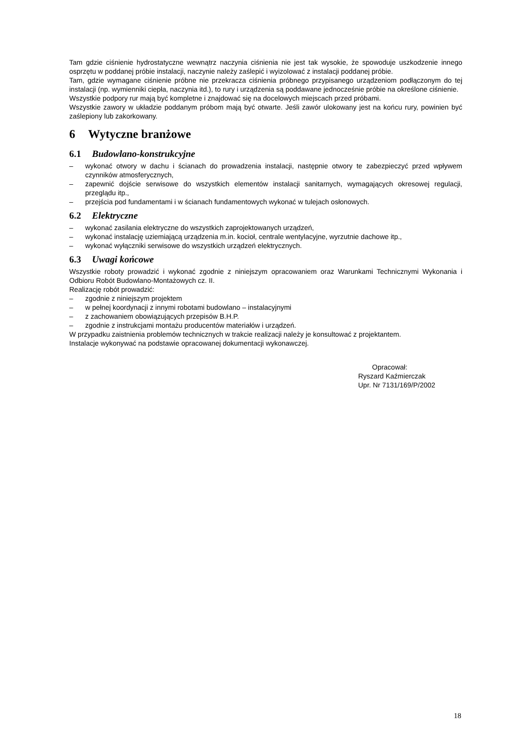Tam gdzie ciśnienie hydrostatyczne wewnątrz naczynia ciśnienia nie jest tak wysokie, że spowoduje uszkodzenie innego osprzętu w poddanej próbie instalacji, naczynie należy zaślepić i wyizolować z instalacji poddanej próbie.
Tam, gdzie wymagane ciśnienie próbne nie przekracza ciśnienia próbnego przypisanego urządzeniom podłączonym do tej instalacji (np. wymienniki ciepła, naczynia itd.), to rury i urządzenia są poddawane jednocześnie próbie na określone ciśnienie.
Wszystkie podpory rur mają być kompletne i znajdować się na docelowych miejscach przed próbami.
Wszystkie zawory w układzie poddanym próbom mają być otwarte. Jeśli zawór ulokowany jest na końcu rury, powinien być zaślepiony lub zakorkowany.
6 Wytyczne branżowe
6.1 Budowlano-konstrukcyjne
– wykonać otwory w dachu i ścianach do prowadzenia instalacji, następnie otwory te zabezpieczyć przed wpływem czynników atmosferycznych,
– zapewnić dojście serwisowe do wszystkich elementów instalacji sanitarnych, wymagających okresowej regulacji, przeglądu itp.,
– przejścia pod fundamentami i w ścianach fundamentowych wykonać w tulejach osłonowych.
6.2 Elektryczne
– wykonać zasilania elektryczne do wszystkich zaprojektowanych urządzeń,
– wykonać instalację uziemiającą urządzenia m.in. kocioł, centrale wentylacyjne, wyrzutnie dachowe itp.,
– wykonać wyłączniki serwisowe do wszystkich urządzeń elektrycznych.
6.3 Uwagi końcowe
Wszystkie roboty prowadzić i wykonać zgodnie z niniejszym opracowaniem oraz Warunkami Technicznymi Wykonania i Odbioru Robót Budowlano-Montażowych cz. II.
Realizację robót prowadzić:
– zgodnie z niniejszym projektem
– w pełnej koordynacji z innymi robotami budowlano – instalacyjnymi
– z zachowaniem obowiązujących przepisów B.H.P.
– zgodnie z instrukcjami montażu producentów materiałów i urządzeń.
W przypadku zaistnienia problemów technicznych w trakcie realizacji należy je konsultować z projektantem.
Instalacje wykonywać na podstawie opracowanej dokumentacji wykonawczej.
Opracował:
Ryszard Kaźmierczak
Upr. Nr 7131/169/P/2002
18